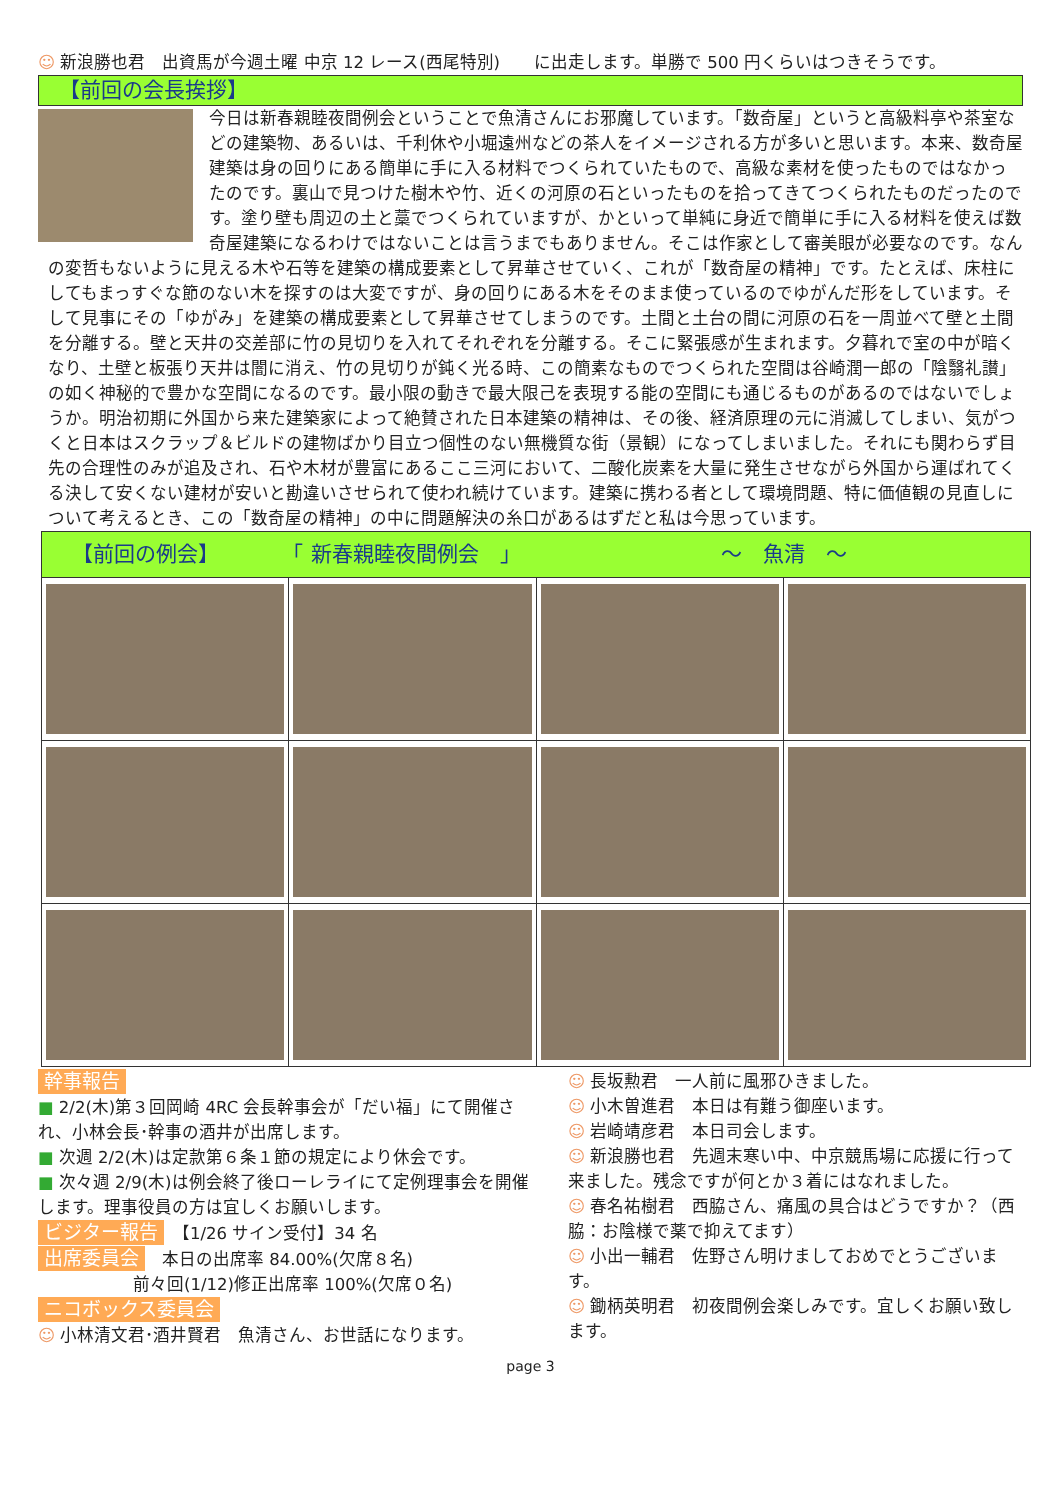☺ 新浪勝也君　出資馬が今週土曜 中京 12 レース(西尾特別)　　に出走します。単勝で 500 円くらいはつきそうです。
【前回の会長挨拶】
今日は新春親睦夜間例会ということで魚清さんにお邪魔しています。「数奇屋」というと高級料亭や茶室などの建築物、あるいは、千利休や小堀遠州などの茶人をイメージされる方が多いと思います。本来、数奇屋建築は身の回りにある簡単に手に入る材料でつくられていたもので、高級な素材を使ったものではなかったのです。裏山で見つけた樹木や竹、近くの河原の石といったものを拾ってきてつくられたものだったのです。塗り壁も周辺の土と藁でつくられていますが、かといって単純に身近で簡単に手に入る材料を使えば数奇屋建築になるわけではないことは言うまでもありません。そこは作家として審美眼が必要なのです。なんの変哲もないように見える木や石等を建築の構成要素として昇華させていく、これが「数奇屋の精神」です。たとえば、床柱にしてもまっすぐな節のない木を探すのは大変ですが、身の回りにある木をそのまま使っているのでゆがんだ形をしています。そして見事にその「ゆがみ」を建築の構成要素として昇華させてしまうのです。土間と土台の間に河原の石を一周並べて壁と土間を分離する。壁と天井の交差部に竹の見切りを入れてそれぞれを分離する。そこに緊張感が生まれます。夕暮れで室の中が暗くなり、土壁と板張り天井は闇に消え、竹の見切りが鈍く光る時、この簡素なものでつくられた空間は谷崎潤一郎の「陰翳礼讃」の如く神秘的で豊かな空間になるのです。最小限の動きで最大限己を表現する能の空間にも通じるものがあるのではないでしょうか。明治初期に外国から来た建築家によって絶賛された日本建築の精神は、その後、経済原理の元に消滅してしまい、気がつくと日本はスクラップ＆ビルドの建物ばかり目立つ個性のない無機質な街（景観）になってしまいました。それにも関わらず目先の合理性のみが追及され、石や木材が豊富にあるここ三河において、二酸化炭素を大量に発生させながら外国から運ばれてくる決して安くない建材が安いと勘違いさせられて使われ続けています。建築に携わる者として環境問題、特に価値観の見直しについて考えるとき、この「数奇屋の精神」の中に問題解決の糸口があるはずだと私は今思っています。
| 【前回の例会】 「 新春親睦夜間例会 」 ～ 魚清 ～ | | | |
| --- | --- | --- | --- |
幹事報告
■ 2/2(木)第３回岡崎 4RC 会長幹事会が「だい福」にて開催され、小林会長･幹事の酒井が出席します。
■ 次週 2/2(木)は定款第６条１節の規定により休会です。
■ 次々週 2/9(木)は例会終了後ローレライにて定例理事会を開催します。理事役員の方は宜しくお願いします。
ビジター報告　【1/26 サイン受付】34 名
出席委員会　本日の出席率 84.00%(欠席８名)
前々回(1/12)修正出席率 100%(欠席０名)
ニコボックス委員会
☺ 小林清文君･酒井賢君　魚清さん、お世話になります。
☺ 長坂勲君　一人前に風邪ひきました。
☺ 小木曽進君　本日は有難う御座います。
☺ 岩崎靖彦君　本日司会します。
☺ 新浪勝也君　先週末寒い中、中京競馬場に応援に行って来ました。残念ですが何とか３着にはなれました。
☺ 春名祐樹君　西脇さん、痛風の具合はどうですか？（西脇：お陰様で薬で抑えてます）
☺ 小出一輔君　佐野さん明けましておめでとうございます。
☺ 鋤柄英明君　初夜間例会楽しみです。宜しくお願い致します。
page 3